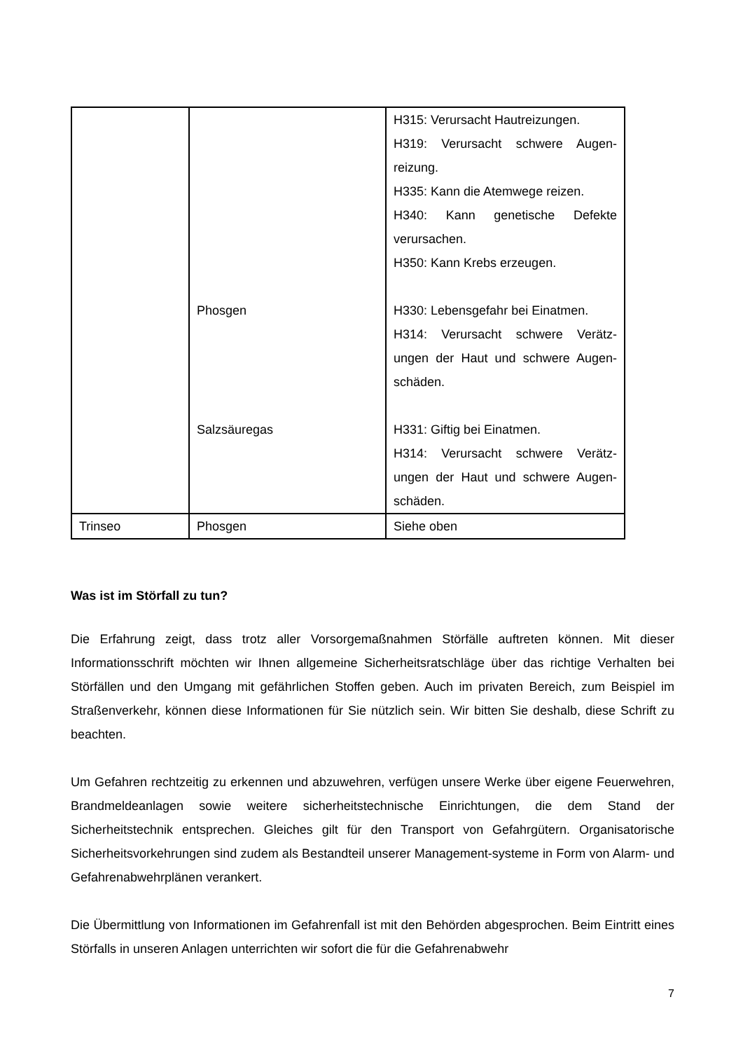| | Phosgen Salzsäuregas | H315: Verursacht Hautreizungen. H319: Verursacht schwere Augen-reizung. H335: Kann die Atemwege reizen. H340: Kann genetische Defekte verursachen. H350: Kann Krebs erzeugen. H330: Lebensgefahr bei Einatmen. H314: Verursacht schwere Verätz-ungen der Haut und schwere Augen-schäden. H331: Giftig bei Einatmen. H314: Verursacht schwere Verätz-ungen der Haut und schwere Augen-schäden. |
| Trinseo | Phosgen | Siehe oben |
Was ist im Störfall zu tun?
Die Erfahrung zeigt, dass trotz aller Vorsorgemaßnahmen Störfälle auftreten können. Mit dieser Informationsschrift möchten wir Ihnen allgemeine Sicherheitsratschläge über das richtige Verhalten bei Störfällen und den Umgang mit gefährlichen Stoffen geben. Auch im privaten Bereich, zum Beispiel im Straßenverkehr, können diese Informationen für Sie nützlich sein. Wir bitten Sie deshalb, diese Schrift zu beachten.
Um Gefahren rechtzeitig zu erkennen und abzuwehren, verfügen unsere Werke über eigene Feuerwehren, Brandmeldeanlagen sowie weitere sicherheitstechnische Einrichtungen, die dem Stand der Sicherheitstechnik entsprechen. Gleiches gilt für den Transport von Gefahrgütern. Organisatorische Sicherheitsvorkehrungen sind zudem als Bestandteil unserer Management-systeme in Form von Alarm- und Gefahrenabwehrplänen verankert.
Die Übermittlung von Informationen im Gefahrenfall ist mit den Behörden abgesprochen. Beim Eintritt eines Störfalls in unseren Anlagen unterrichten wir sofort die für die Gefahrenabwehr
7